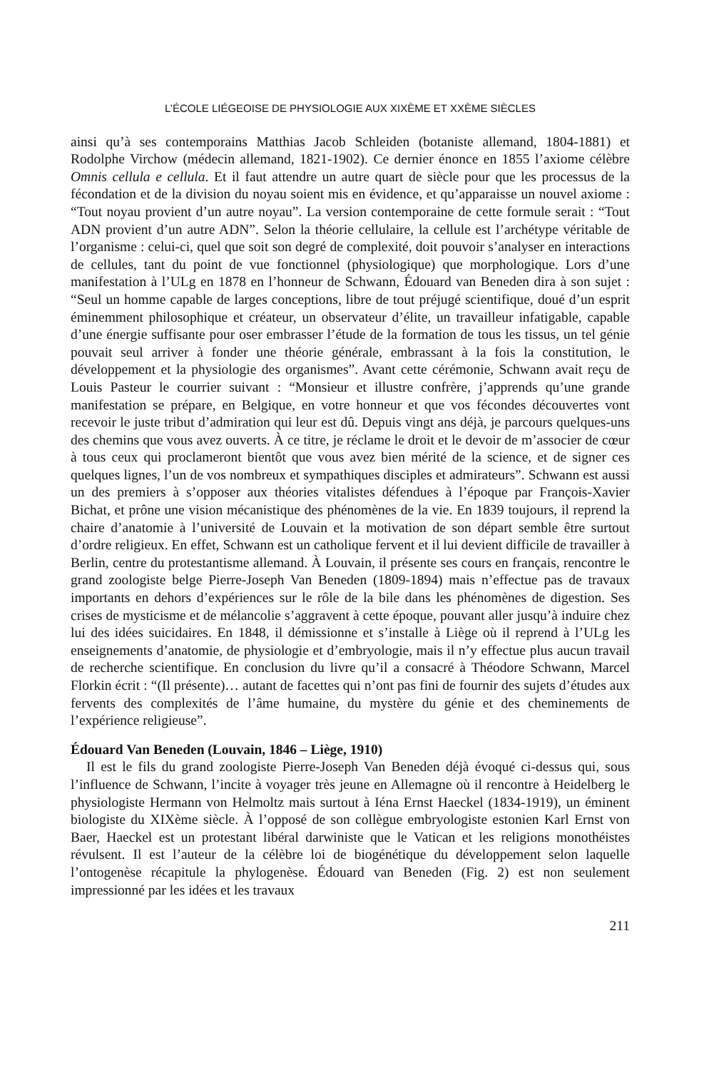L’ÉCOLE LIÉGEOISE DE PHYSIOLOGIE AUX XIXÈME ET XXÈME SIÈCLES
ainsi qu’à ses contemporains Matthias Jacob Schleiden (botaniste allemand, 1804-1881) et Rodolphe Virchow (médecin allemand, 1821-1902). Ce dernier énonce en 1855 l’axiome célèbre Omnis cellula e cellula. Et il faut attendre un autre quart de siècle pour que les processus de la fécondation et de la division du noyau soient mis en évidence, et qu’apparaisse un nouvel axiome : “Tout noyau provient d’un autre noyau”. La version contemporaine de cette formule serait : “Tout ADN provient d’un autre ADN”. Selon la théorie cellulaire, la cellule est l’archétype véritable de l’organisme : celui-ci, quel que soit son degré de complexité, doit pouvoir s’analyser en interactions de cellules, tant du point de vue fonctionnel (physiologique) que morphologique. Lors d’une manifestation à l’ULg en 1878 en l’honneur de Schwann, Édouard van Beneden dira à son sujet : “Seul un homme capable de larges conceptions, libre de tout préjugé scientifique, doué d’un esprit éminemment philosophique et créateur, un observateur d’élite, un travailleur infatigable, capable d’une énergie suffisante pour oser embrasser l’étude de la formation de tous les tissus, un tel génie pouvait seul arriver à fonder une théorie générale, embrassant à la fois la constitution, le développement et la physiologie des organismes”. Avant cette cérémonie, Schwann avait reçu de Louis Pasteur le courrier suivant : “Monsieur et illustre confrère, j’apprends qu’une grande manifestation se prépare, en Belgique, en votre honneur et que vos fécondes découvertes vont recevoir le juste tribut d’admiration qui leur est dû. Depuis vingt ans déjà, je parcours quelques-uns des chemins que vous avez ouverts. À ce titre, je réclame le droit et le devoir de m’associer de cœur à tous ceux qui proclameront bientôt que vous avez bien mérité de la science, et de signer ces quelques lignes, l’un de vos nombreux et sympathiques disciples et admirateurs”. Schwann est aussi un des premiers à s’opposer aux théories vitalistes défendues à l’époque par François-Xavier Bichat, et prône une vision mécanistique des phénomènes de la vie. En 1839 toujours, il reprend la chaire d’anatomie à l’université de Louvain et la motivation de son départ semble être surtout d’ordre religieux. En effet, Schwann est un catholique fervent et il lui devient difficile de travailler à Berlin, centre du protestantisme allemand. À Louvain, il présente ses cours en français, rencontre le grand zoologiste belge Pierre-Joseph Van Beneden (1809-1894) mais n’effectue pas de travaux importants en dehors d’expériences sur le rôle de la bile dans les phénomènes de digestion. Ses crises de mysticisme et de mélancolie s’aggravent à cette époque, pouvant aller jusqu’à induire chez lui des idées suicidaires. En 1848, il démissionne et s’installe à Liège où il reprend à l’ULg les enseignements d’anatomie, de physiologie et d’embryologie, mais il n’y effectue plus aucun travail de recherche scientifique. En conclusion du livre qu’il a consacré à Théodore Schwann, Marcel Florkin écrit : “(Il présente)… autant de facettes qui n’ont pas fini de fournir des sujets d’études aux fervents des complexités de l’âme humaine, du mystère du génie et des cheminements de l’expérience religieuse”.
Édouard Van Beneden (Louvain, 1846 – Liège, 1910)
Il est le fils du grand zoologiste Pierre-Joseph Van Beneden déjà évoqué ci-dessus qui, sous l’influence de Schwann, l’incite à voyager très jeune en Allemagne où il rencontre à Heidelberg le physiologiste Hermann von Helmoltz mais surtout à Iéna Ernst Haeckel (1834-1919), un éminent biologiste du XIXème siècle. À l’opposé de son collègue embryologiste estonien Karl Ernst von Baer, Haeckel est un protestant libéral darwiniste que le Vatican et les religions monothéistes révulsent. Il est l’auteur de la célèbre loi de biogénétique du développement selon laquelle l’ontogenèse récapitule la phylogenèse. Édouard van Beneden (Fig. 2) est non seulement impressionné par les idées et les travaux
211